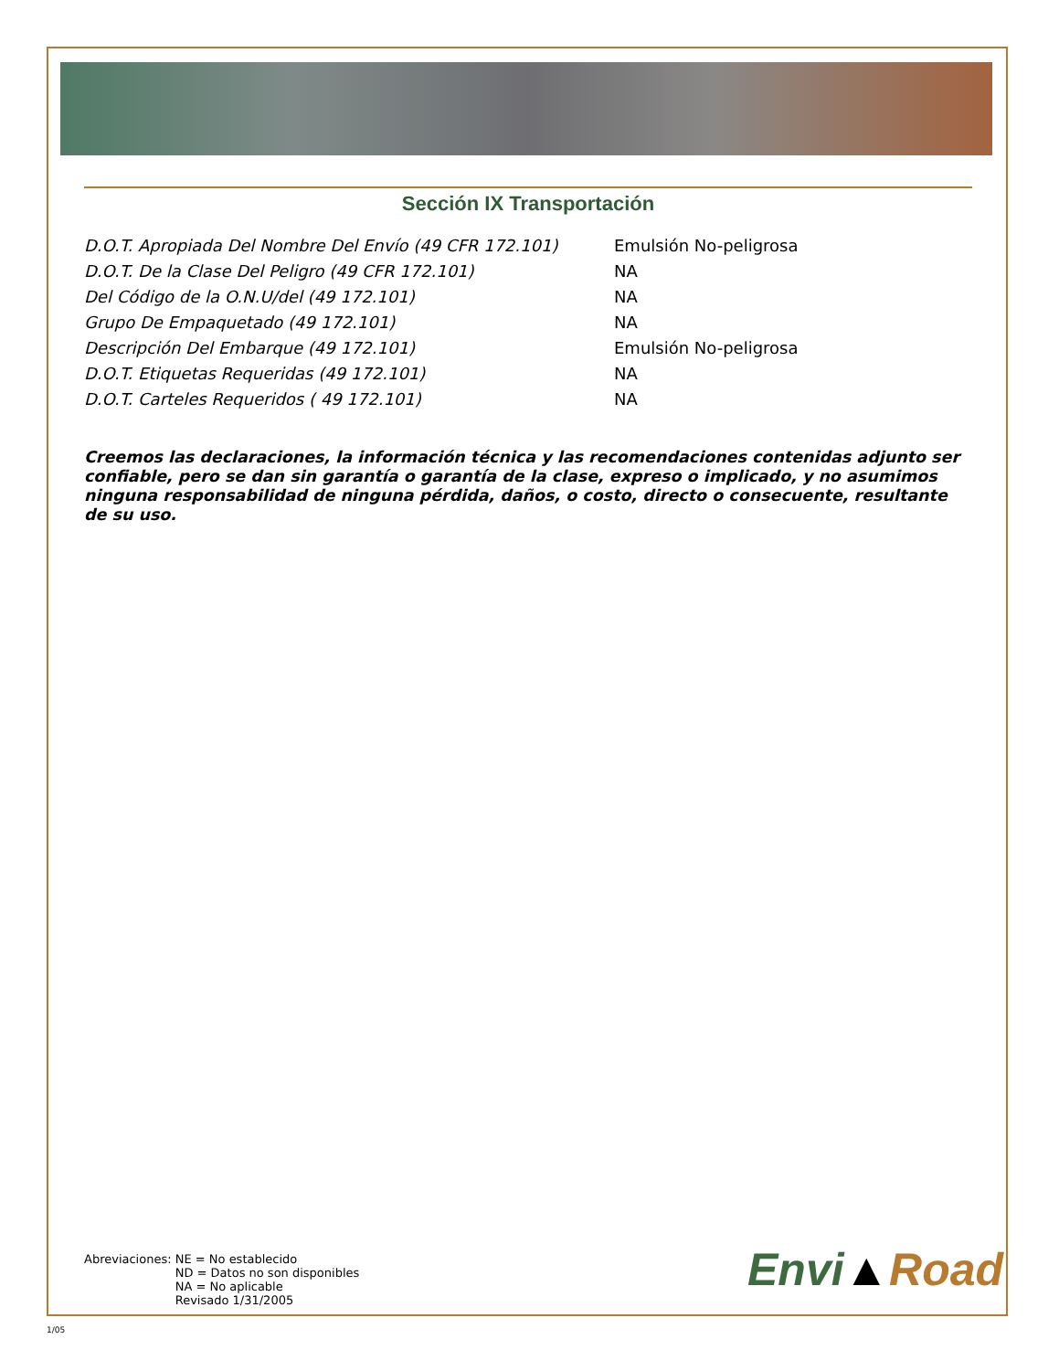Sección IX Transportación
| D.O.T. Apropiada Del Nombre Del Envío (49 CFR 172.101) | Emulsión No-peligrosa |
| D.O.T. De la Clase Del Peligro (49 CFR 172.101) | NA |
| Del Código de la O.N.U/del (49 172.101) | NA |
| Grupo De Empaquetado (49 172.101) | NA |
| Descripción Del Embarque (49 172.101) | Emulsión No-peligrosa |
| D.O.T. Etiquetas Requeridas (49 172.101) | NA |
| D.O.T. Carteles Requeridos ( 49 172.101) | NA |
Creemos las declaraciones, la información técnica y las recomendaciones contenidas adjunto ser confiable, pero se dan sin garantía o garantía de la clase, expreso o implicado, y no asumimos ninguna responsabilidad de ninguna pérdida, daños, o costo, directo o consecuente, resultante de su uso.
Abreviaciones: NE = No establecido
ND = Datos no son disponibles
NA = No aplicable
Revisado 1/31/2005
Envi▲Road
1/05